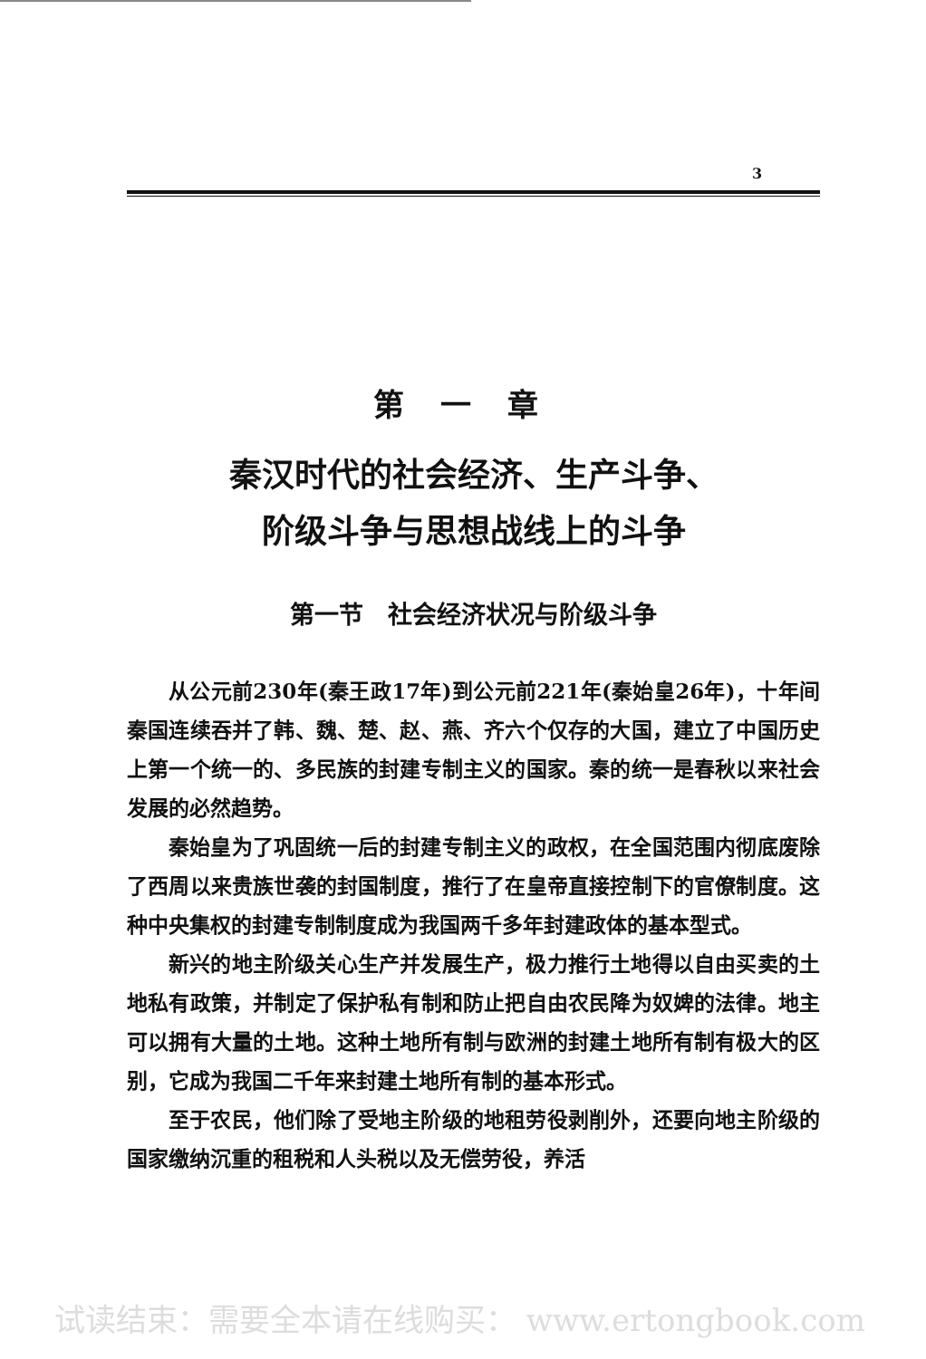3
第一章
秦汉时代的社会经济、生产斗争、
阶级斗争与思想战线上的斗争
第一节　社会经济状况与阶级斗争
从公元前230年(秦王政17年)到公元前221年(秦始皇26年)，十年间秦国连续吞并了韩、魏、楚、赵、燕、齐六个仅存的大国，建立了中国历史上第一个统一的、多民族的封建专制主义的国家。秦的统一是春秋以来社会发展的必然趋势。
秦始皇为了巩固统一后的封建专制主义的政权，在全国范围内彻底废除了西周以来贵族世袭的封国制度，推行了在皇帝直接控制下的官僚制度。这种中央集权的封建专制制度成为我国两千多年封建政体的基本型式。
新兴的地主阶级关心生产并发展生产，极力推行土地得以自由买卖的土地私有政策，并制定了保护私有制和防止把自由农民降为奴婢的法律。地主可以拥有大量的土地。这种土地所有制与欧洲的封建土地所有制有极大的区别，它成为我国二千年来封建土地所有制的基本形式。
至于农民，他们除了受地主阶级的地租劳役剥削外，还要向地主阶级的国家缴纳沉重的租税和人头税以及无偿劳役，养活
试读结束：需要全本请在线购买： www.ertongbook.com